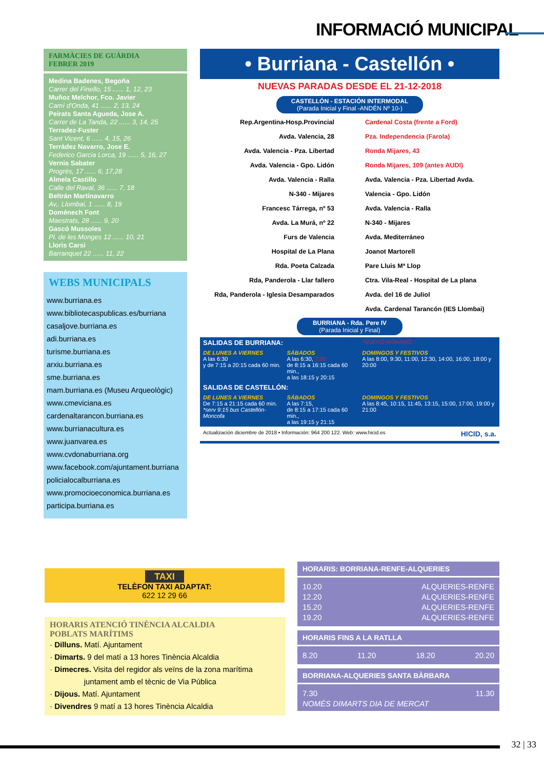INFORMACIÓ MUNICIPAL
FARMÀCIES DE GUÀRDIA
FEBRER 2019
Medina Badenes, Begoña
Carrer del Finello, 15 ...... 1, 12, 23
Muñoz Melchor, Fco. Javier
Camí d'Onda, 41 ...... 2, 13, 24
Peirats Santa Agueda, Jose A.
Carrer de La Tanda, 22 ...... 3, 14, 25
Terradez-Fuster
Sant Vicent, 6 ...... 4, 15, 26
Terrádez Navarro, Jose E.
Federico Garcia Lorca, 19 ...... 5, 16, 27
Vernia Sabater
Progrés, 17 ...... 6, 17,28
Almela Castillo
Calle del Raval, 36 ...... 7, 18
Beltrán Martínavarro
Av,. Llombai, 1 ...... 8, 19
Doménech Font
Maestrats, 28 ...... 9, 20
Gascó Mussoles
Pl. de les Monges 12 ...... 10, 21
Lloris Carsi
Barranquet 22 ...... 11, 22
WEBS MUNICIPALS
www.burriana.es
www.bibliotecaspublicas.es/burriana
casaljove.burriana.es
adi.burriana.es
turisme.burriana.es
arxiu.burriana.es
sme.burriana.es
mam.burriana.es (Museu Arqueològic)
www.cmeviciana.es
cardenaltarancon.burriana.es
www.burrianacultura.es
www.juanvarea.es
www.cvdonaburriana.org
www.facebook.com/ajuntament.burriana
policialocalburriana.es
www.promocioeconomica.burriana.es
participa.burriana.es
• Burriana - Castellón •
NUEVAS PARADAS DESDE EL 21-12-2018
CASTELLÓN - ESTACIÓN INTERMODAL
(Parada Inicial y Final -ANDÉN Nº 10-)
Rep.Argentina-Hosp.Provincial
Avda. Valencia, 28
Avda. Valencia - Pza. Libertad
Avda. Valencia - Gpo. Lidón
Avda. Valencia - Ralla
N-340 - Mijares
Francesc Tárrega, nº 53
Avda. La Murá, nº 22
Furs de Valencia
Hospital de La Plana
Rda. Poeta Calzada
Rda, Panderola - Llar fallero
Rda, Panderola - Iglesia Desamparados
Cardenal Costa (frente a Ford)
Pza. Independencia (Farola)
Ronda Mijares, 43
Ronda Mijares, 109 (antes AUDI)
Avda. Valencia - Pza. Libertad Avda.
Valencia - Gpo. Lidón
Avda. Valencia - Ralla
N-340 - Mijares
Avda. Mediterráneo
Joanot Martorell
Pare Lluis Mª Llop
Ctra. Vila-Real - Hospital de La plana
Avda. del 16 de Juliol
Avda. Cardenal Tarancón (IES Llombai)
BURRIANA - Rda. Pere IV
(Parada Inicial y Final)
| SALIDAS DE BURRIANA: | | *NUEVO HORARIO |
| DE LUNES A VIERNES A las 6:30 y de 7:15 a 20:15 cada 60 min. | SÁBADOS A las 6:30, 7:30 de 8:15 a 16:15 cada 60 min., a las 18:15 y 20:15 | DOMINGOS Y FESTIVOS A las 8:00, 9:30, 11:00, 12:30, 14:00, 16:00, 18:00 y 20:00 |
| SALIDAS DE CASTELLÓN: | | |
| DE LUNES A VIERNES De 7:15 a 21:15 cada 60 min. *serv 9:15 bus Castellón-Moncofa | SÁBADOS A las 7:15, de 8:15 a 17:15 cada 60 min., a las 19:15 y 21:15 | DOMINGOS Y FESTIVOS A las 8:45, 10:15, 11:45, 13:15, 15:00, 17:00, 19:00 y 21:00 |
Actualización diciembre de 2018 • Información: 964 200 122. Web: www.hicid.es HICID, s.a.
TAXI
TELÈFON TAXI ADAPTAT:
622 12 29 66
HORARIS ATENCIÓ TINÈNCIA ALCALDIA
POBLATS MARÍTIMS
· Dilluns. Matí. Ajuntament
· Dimarts. 9 del matí a 13 hores Tinència Alcaldia
· Dimecres. Visita del regidor als veïns de la zona marítima
juntament amb el tècnic de Via Pública
· Dijous. Matí. Ajuntament
· Divendres 9 matí a 13 hores Tinència Alcaldia
HORARIS: BORRIANA-RENFE-ALQUERIES
10.20 ALQUERIES-RENFE
12.20 ALQUERIES-RENFE
15.20 ALQUERIES-RENFE
19.20 ALQUERIES-RENFE
HORARIS FINS A LA RATLLA
8.20 11.20 18.20 20.20
BORRIANA-ALQUERIES SANTA BÀRBARA
7.30 11.30
NOMÉS DIMARTS DIA DE MERCAT
32 | 33